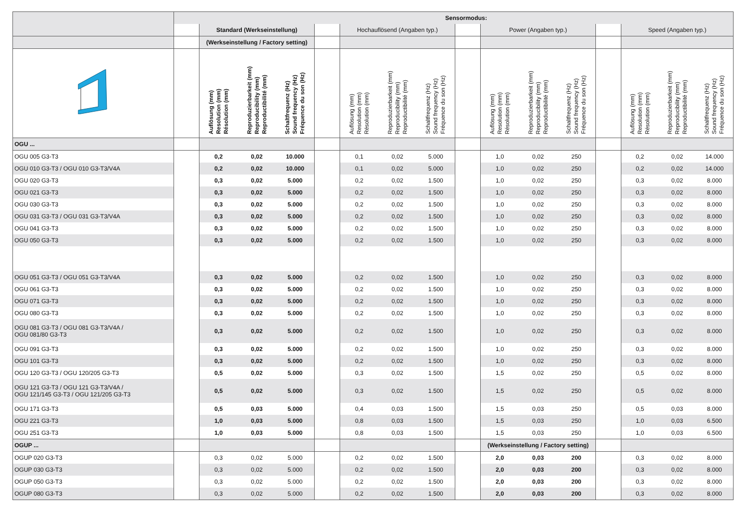| | | Sensormodus: | | | | | | | | | | | | | | |
| --- | --- | --- | --- | --- | --- | --- | --- | --- | --- | --- | --- | --- | --- | --- | --- | --- |
| | | Standard (Werkseinstellung) | | | | Hochauflösend (Angaben typ.) | | | | Power (Angaben typ.) | | | | Speed (Angaben typ.) | | |
| | | (Werkseinstellung / Factory setting) | | | | | | | | | | | | | | |
| | | Auflösung (mm) Resolution (mm) Résolution (mm) | Reproduzierbarkeit (mm) Reproducibility (mm) Reproductibilité (mm) | Schaltfrequenz (Hz) Sound frequency (Hz) Fréquence du son (Hz) | | Auflösung (mm) Resolution (mm) Résolution (mm) | Reproduzierbarkeit (mm) Reproducibility (mm) Reproductibilité (mm) | Schaltfrequenz (Hz) Sound frequency (Hz) Fréquence du son (Hz) | | Auflösung (mm) Resolution (mm) Résolution (mm) | Reproduzierbarkeit (mm) Reproducibility (mm) Reproductibilité (mm) | Schaltfrequenz (Hz) Sound frequency (Hz) Fréquence du son (Hz) | | Auflösung (mm) Resolution (mm) Résolution (mm) | Reproduzierbarkeit (mm) Reproducibility (mm) Reproductibilité (mm) | Schaltfrequenz (Hz) Sound frequency (Hz) Fréquence du son (Hz) |
| OGU ... | | | | | | | | | | | | | | | | |
| OGU 005 G3-T3 | | 0,2 | 0,02 | 10.000 | | 0,1 | 0,02 | 5.000 | | 1,0 | 0,02 | 250 | | 0,2 | 0,02 | 14.000 |
| OGU 010 G3-T3 / OGU 010 G3-T3/V4A | | 0,2 | 0,02 | 10.000 | | 0,1 | 0,02 | 5.000 | | 1,0 | 0,02 | 250 | | 0,2 | 0,02 | 14.000 |
| OGU 020 G3-T3 | | 0,3 | 0,02 | 5.000 | | 0,2 | 0,02 | 1.500 | | 1,0 | 0,02 | 250 | | 0,3 | 0,02 | 8.000 |
| OGU 021 G3-T3 | | 0,3 | 0,02 | 5.000 | | 0,2 | 0,02 | 1.500 | | 1,0 | 0,02 | 250 | | 0,3 | 0,02 | 8.000 |
| OGU 030 G3-T3 | | 0,3 | 0,02 | 5.000 | | 0,2 | 0,02 | 1.500 | | 1,0 | 0,02 | 250 | | 0,3 | 0,02 | 8.000 |
| OGU 031 G3-T3 / OGU 031 G3-T3/V4A | | 0,3 | 0,02 | 5.000 | | 0,2 | 0,02 | 1.500 | | 1,0 | 0,02 | 250 | | 0,3 | 0,02 | 8.000 |
| OGU 041 G3-T3 | | 0,3 | 0,02 | 5.000 | | 0,2 | 0,02 | 1.500 | | 1,0 | 0,02 | 250 | | 0,3 | 0,02 | 8.000 |
| OGU 050 G3-T3 | | 0,3 | 0,02 | 5.000 | | 0,2 | 0,02 | 1.500 | | 1,0 | 0,02 | 250 | | 0,3 | 0,02 | 8.000 |
| OGU 051 G3-T3 / OGU 051 G3-T3/V4A | | 0,3 | 0,02 | 5.000 | | 0,2 | 0,02 | 1.500 | | 1,0 | 0,02 | 250 | | 0,3 | 0,02 | 8.000 |
| OGU 061 G3-T3 | | 0,3 | 0,02 | 5.000 | | 0,2 | 0,02 | 1.500 | | 1,0 | 0,02 | 250 | | 0,3 | 0,02 | 8.000 |
| OGU 071 G3-T3 | | 0,3 | 0,02 | 5.000 | | 0,2 | 0,02 | 1.500 | | 1,0 | 0,02 | 250 | | 0,3 | 0,02 | 8.000 |
| OGU 080 G3-T3 | | 0,3 | 0,02 | 5.000 | | 0,2 | 0,02 | 1.500 | | 1,0 | 0,02 | 250 | | 0,3 | 0,02 | 8.000 |
| OGU 081 G3-T3 / OGU 081 G3-T3/V4A / OGU 081/80 G3-T3 | | 0,3 | 0,02 | 5.000 | | 0,2 | 0,02 | 1.500 | | 1,0 | 0,02 | 250 | | 0,3 | 0,02 | 8.000 |
| OGU 091 G3-T3 | | 0,3 | 0,02 | 5.000 | | 0,2 | 0,02 | 1.500 | | 1,0 | 0,02 | 250 | | 0,3 | 0,02 | 8.000 |
| OGU 101 G3-T3 | | 0,3 | 0,02 | 5.000 | | 0,2 | 0,02 | 1.500 | | 1,0 | 0,02 | 250 | | 0,3 | 0,02 | 8.000 |
| OGU 120 G3-T3 / OGU 120/205 G3-T3 | | 0,5 | 0,02 | 5.000 | | 0,3 | 0,02 | 1.500 | | 1,5 | 0,02 | 250 | | 0,5 | 0,02 | 8.000 |
| OGU 121 G3-T3 / OGU 121 G3-T3/V4A / OGU 121/145 G3-T3 / OGU 121/205 G3-T3 | | 0,5 | 0,02 | 5.000 | | 0,3 | 0,02 | 1.500 | | 1,5 | 0,02 | 250 | | 0,5 | 0,02 | 8.000 |
| OGU 171 G3-T3 | | 0,5 | 0,03 | 5.000 | | 0,4 | 0,03 | 1.500 | | 1,5 | 0,03 | 250 | | 0,5 | 0,03 | 8.000 |
| OGU 221 G3-T3 | | 1,0 | 0,03 | 5.000 | | 0,8 | 0,03 | 1.500 | | 1,5 | 0,03 | 250 | | 1,0 | 0,03 | 6.500 |
| OGU 251 G3-T3 | | 1,0 | 0,03 | 5.000 | | 0,8 | 0,03 | 1.500 | | 1,5 | 0,03 | 250 | | 1,0 | 0,03 | 6.500 |
| OGUP ... | | | | | | | | | | (Werkseinstellung / Factory setting) | | | | | | |
| OGUP 020 G3-T3 | | 0,3 | 0,02 | 5.000 | | 0,2 | 0,02 | 1.500 | | 2,0 | 0,03 | 200 | | 0,3 | 0,02 | 8.000 |
| OGUP 030 G3-T3 | | 0,3 | 0,02 | 5.000 | | 0,2 | 0,02 | 1.500 | | 2,0 | 0,03 | 200 | | 0,3 | 0,02 | 8.000 |
| OGUP 050 G3-T3 | | 0,3 | 0,02 | 5.000 | | 0,2 | 0,02 | 1.500 | | 2,0 | 0,03 | 200 | | 0,3 | 0,02 | 8.000 |
| OGUP 080 G3-T3 | | 0,3 | 0,02 | 5.000 | | 0,2 | 0,02 | 1.500 | | 2,0 | 0,03 | 200 | | 0,3 | 0,02 | 8.000 |